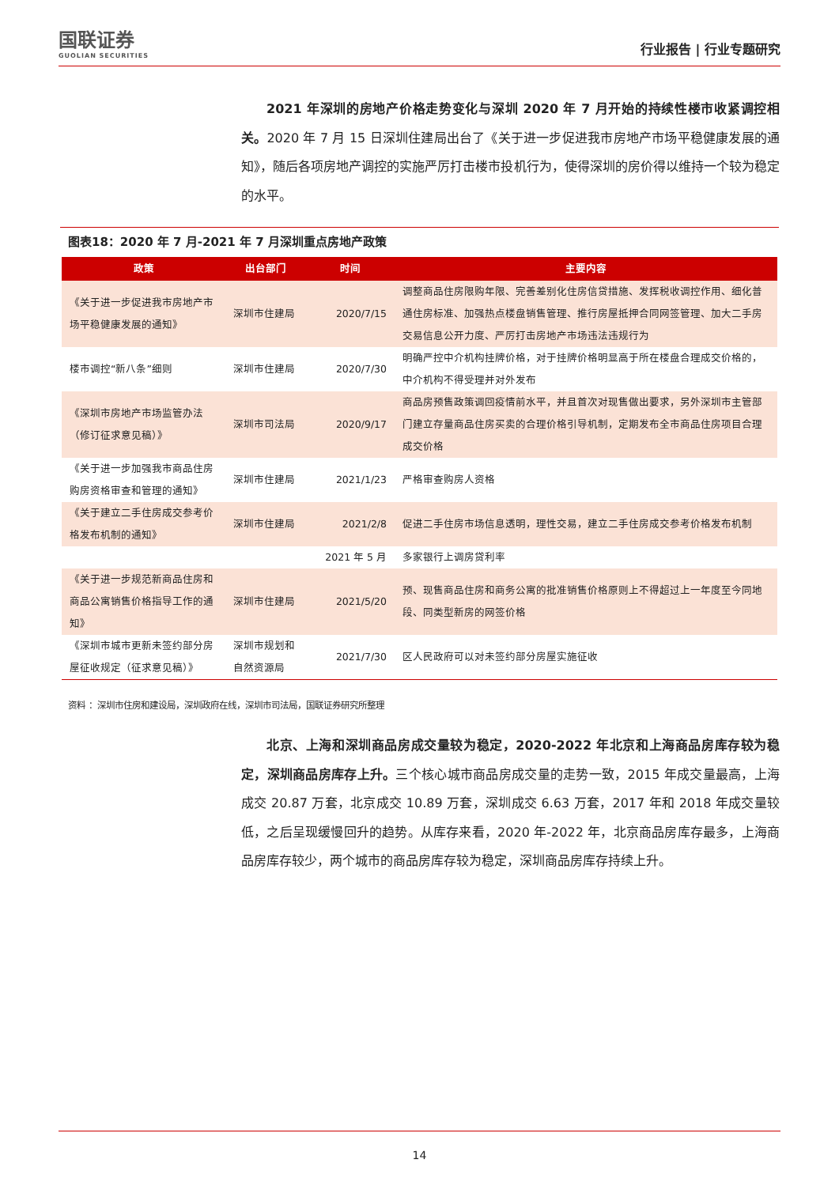国联证券
GUOLIAN SECURITIES
行业报告 | 行业专题研究
2021 年深圳的房地产价格走势变化与深圳 2020 年 7 月开始的持续性楼市收紧调控相关。2020 年 7 月 15 日深圳住建局出台了《关于进一步促进我市房地产市场平稳健康发展的通知》，随后各项房地产调控的实施严厉打击楼市投机行为，使得深圳的房价得以维持一个较为稳定的水平。
图表18：2020 年 7 月-2021 年 7 月深圳重点房地产政策
| 政策 | 出台部门 | 时间 | 主要内容 |
| --- | --- | --- | --- |
| 《关于进一步促进我市房地产市场平稳健康发展的通知》 | 深圳市住建局 | 2020/7/15 | 调整商品住房限购年限、完善差别化住房信贷措施、发挥税收调控作用、细化普通住房标准、加强热点楼盘销售管理、推行房屋抵押合同网签管理、加大二手房交易信息公开力度、严厉打击房地产市场违法违规行为 |
| 楼市调控“新八条”细则 | 深圳市住建局 | 2020/7/30 | 明确严控中介机构挂牌价格，对于挂牌价格明显高于所在楼盘合理成交价格的，中介机构不得受理并对外发布 |
| 《深圳市房地产市场监管办法（修订征求意见稿）》 | 深圳市司法局 | 2020/9/17 | 商品房预售政策调回疫情前水平，并且首次对现售做出要求，另外深圳市主管部门建立存量商品住房买卖的合理价格引导机制，定期发布全市商品住房项目合理成交价格 |
| 《关于进一步加强我市商品住房购房资格审查和管理的通知》 | 深圳市住建局 | 2021/1/23 | 严格审查购房人资格 |
| 《关于建立二手住房成交参考价格发布机制的通知》 | 深圳市住建局 | 2021/2/8 | 促进二手住房市场信息透明，理性交易，建立二手住房成交参考价格发布机制 |
| | | 2021 年 5 月 | 多家银行上调房贷利率 |
| 《关于进一步规范新商品住房和商品公寓销售价格指导工作的通知》 | 深圳市住建局 | 2021/5/20 | 预、现售商品住房和商务公寓的批准销售价格原则上不得超过上一年度至今同地段、同类型新房的网签价格 |
| 《深圳市城市更新未签约部分房屋征收规定（征求意见稿）》 | 深圳市规划和自然资源局 | 2021/7/30 | 区人民政府可以对未签约部分房屋实施征收 |
资料 ：深圳市住房和建设局，深圳政府在线，深圳市司法局，国联证券研究所整理
北京、上海和深圳商品房成交量较为稳定，2020-2022 年北京和上海商品房库存较为稳定，深圳商品房库存上升。三个核心城市商品房成交量的走势一致，2015 年成交量最高，上海成交 20.87 万套，北京成交 10.89 万套，深圳成交 6.63 万套，2017 年和 2018 年成交量较低，之后呈现缓慢回升的趋势。从库存来看，2020 年-2022 年，北京商品房库存最多，上海商品房库存较少，两个城市的商品房库存较为稳定，深圳商品房库存持续上升。
14